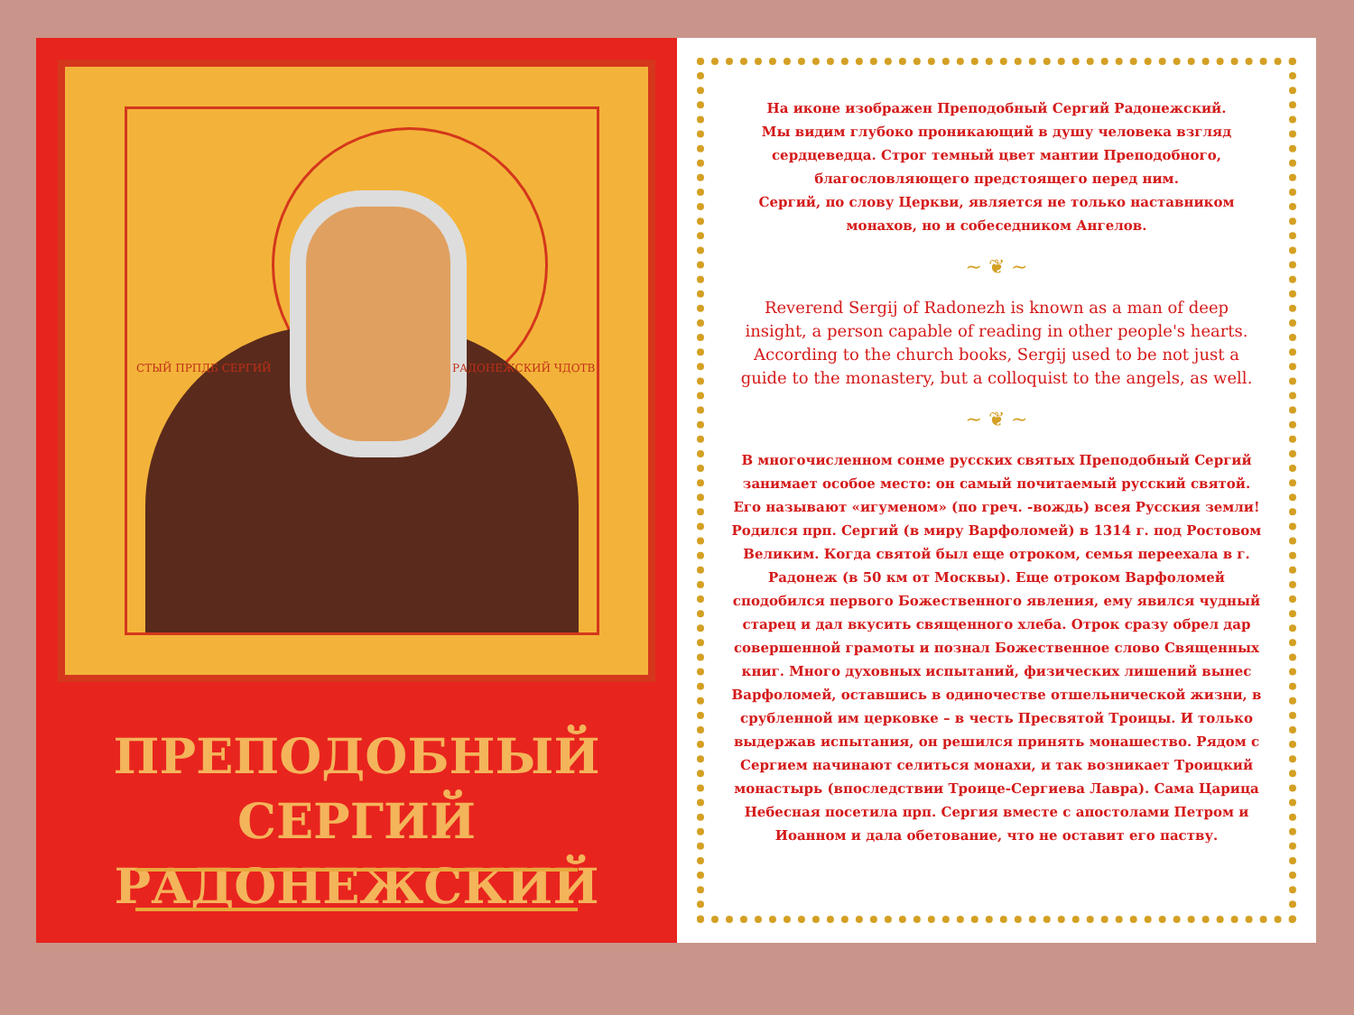СТЫЙ ПРПДБ СЕРГИЙ РАДОНЕЖСКИЙ ЧДОТВ
ПРЕПОДОБНЫЙ
СЕРГИЙ РАДОНЕЖСКИЙ
На иконе изображен Преподобный Сергий Радонежский.
Мы видим глубоко проникающий в душу человека взгляд сердцеведца. Строг темный цвет мантии Преподобного, благословляющего предстоящего перед ним.
Сергий, по слову Церкви, является не только наставником монахов, но и собеседником Ангелов.
~ ❦ ~
Reverend Sergij of Radonezh is known as a man of deep insight, a person capable of reading in other people's hearts. According to the church books, Sergij used to be not just a guide to the monastery, but a colloquist to the angels, as well.
~ ❦ ~
В многочисленном сонме русских святых Преподобный Сергий занимает особое место: он самый почитаемый русский святой. Его называют «игуменом» (по греч. -вождь) всея Русския земли! Родился прп. Сергий (в миру Варфоломей) в 1314 г. под Ростовом Великим. Когда святой был еще отроком, семья переехала в г. Радонеж (в 50 км от Москвы). Еще отроком Варфоломей сподобился первого Божественного явления, ему явился чудный старец и дал вкусить священного хлеба. Отрок сразу обрел дар совершенной грамоты и познал Божественное слово Священных книг. Много духовных испытаний, физических лишений вынес Варфоломей, оставшись в одиночестве отшельнической жизни, в срубленной им церковке – в честь Пресвятой Троицы. И только выдержав испытания, он решился принять монашество. Рядом с Сергием начинают селиться монахи, и так возникает Троицкий монастырь (впоследствии Троице-Сергиева Лавра). Сама Царица Небесная посетила прп. Сергия вместе с апостолами Петром и Иоанном и дала обетование, что не оставит его паству.